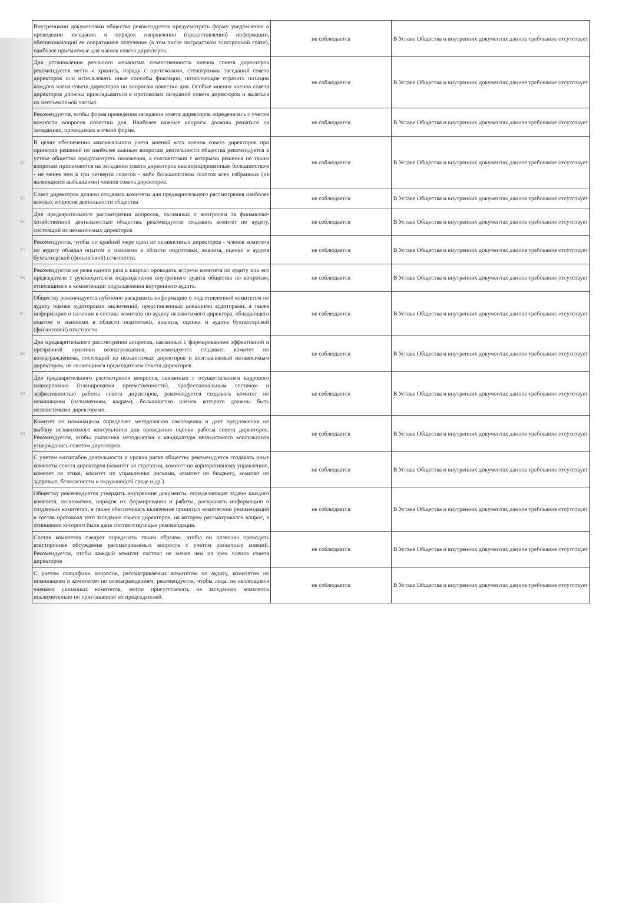| | Внутренними документами общества рекомендуется предусмотреть форму уведомления о проведении заседания и порядок направления (предоставления) информации, обеспечивающий ее оперативное получение (в том числе посредством электронной связи), наиболее приемлемые для членов совета директоров. | не соблюдается | В Уставе Общества и внутренних документах данное требование отсутствует |
| | Для установления реального механизма ответственности членов совета директоров рекомендуется вести и хранить, наряду с протоколами, стенограммы заседаний совета директоров или использовать иные способы фиксации, позволяющие отразить позиции каждого члена совета директоров по вопросам повестки дня. Особые мнения членов совета директоров должны прикладываться к протоколам заседаний совета директоров и являться их неотъемлемой частью | не соблюдается | В Уставе Общества и внутренних документах данное требование отсутствует |
| | Рекомендуется, чтобы форма проведения заседания совета директоров определялась с учетом важности вопросов повестки дня. Наиболее важные вопросы должны решаться на заседаниях, проводимых в очной форме. | не соблюдается | В Уставе Общества и внутренних документах данное требование отсутствует |
| 82 | В целях обеспечения максимального учета мнений всех членов совета директоров при принятии решений по наиболее важным вопросам деятельности общества рекомендуется в уставе общества предусмотреть положения, в соответствии с которыми решения по таким вопросам принимаются на заседании совета директоров квалифицированным большинством - не менее чем в три четверти голосов - либо большинством голосов всех избранных (не являющихся выбывшими) членов совета директоров. | не соблюдается | В Уставе Общества и внутренних документах данное требование отсутствует |
| 83 | Совет директоров должен создавать комитеты для предварительного рассмотрения наиболее важных вопросов деятельности общества | не соблюдается | В Уставе Общества и внутренних документах данное требование отсутствует |
| 84 | Для предварительного рассмотрения вопросов, связанных с контролем за финансово-хозяйственной деятельностью общества, рекомендуется создавать комитет по аудиту, состоящий из независимых директоров | не соблюдается | В Уставе Общества и внутренних документах данное требование отсутствует |
| 85 | Рекомендуется, чтобы по крайней мере один из независимых директоров - членов комитета по аудиту обладал опытом и знаниями в области подготовки, анализа, оценки и аудита бухгалтерской (финансовой) отчетности. | не соблюдается | В Уставе Общества и внутренних документах данное требование отсутствует |
| 86 | Рекомендуется не реже одного раза в квартал проводить встречи комитета по аудиту или его председателя с руководителем подразделения внутреннего аудита общества по вопросам, относящимся к компетенции подразделения внутреннего аудита. | не соблюдается | В Уставе Общества и внутренних документах данное требование отсутствует |
| 87 | Обществу рекомендуется публично раскрывать информацию о подготовленной комитетом по аудиту оценке аудиторских заключений, представленных внешними аудиторами, а также информацию о наличии в составе комитета по аудиту независимого директора, обладающего опытом и знаниями в области подготовки, анализа, оценки и аудита бухгалтерской (финансовой) отчетности. | не соблюдается | В Уставе Общества и внутренних документах данное требование отсутствует |
| 88 | Для предварительного рассмотрения вопросов, связанных с формированием эффективной и прозрачной практики вознаграждения, рекомендуется создавать комитет по вознаграждениям, состоящий из независимых директоров и возглавляемый независимым директором, не являющимся председателем совета директоров. | не соблюдается | В Уставе Общества и внутренних документах данное требование отсутствует |
| 89 | Для предварительного рассмотрения вопросов, связанных с осуществлением кадрового планирования (планирования преемственности), профессиональным составом и эффективностью работы совета директоров, рекомендуется создавать комитет по номинациям (назначениям, кадрам), большинство членов которого должны быть независимыми директорами. | не соблюдается | В Уставе Общества и внутренних документах данное требование отсутствует |
| 90 | Комитет по номинациям определяет методологию самооценки и дает предложения по выбору независимого консультанта для проведения оценки работы совета директоров. Рекомендуется, чтобы указанная методология и кандидатура независимого консультанта утверждались советом директоров. | не соблюдается | В Уставе Общества и внутренних документах данное требование отсутствует |
| | С учетом масштабов деятельности и уровня риска обществу рекомендуется создавать иные комитеты совета директоров (комитет по стратегии, комитет по корпоративному управлению, комитет по этике, комитет по управлению рисками, комитет по бюджету, комитет по здоровью, безопасности и окружающей среде и др.). | не соблюдается | В Уставе Общества и внутренних документах данное требование отсутствует |
| | Обществу рекомендуется утвердить внутренние документы, определяющие задачи каждого комитета, полномочия, порядок их формирования и работы, раскрывать информацию о созданных комитетах, а также обеспечивать включение принятых комитетами рекомендаций в состав протокола того заседания совета директоров, на котором рассматривался вопрос, в отношении которого была дана соответствующая рекомендация. | не соблюдается | В Уставе Общества и внутренних документах данное требование отсутствует |
| | Состав комитетов следует определять таким образом, чтобы он позволял проводить всестороннее обсуждение рассматриваемых вопросов с учетом различных мнений. Рекомендуется, чтобы каждый комитет состоял не менее чем из трех членов совета директоров | не соблюдается | В Уставе Общества и внутренних документах данное требование отсутствует |
| | С учетом специфики вопросов, рассматриваемых комитетом по аудиту, комитетом по номинациям и комитетом по вознаграждениям, рекомендуется, чтобы лица, не являющиеся членами указанных комитетов, могли присутствовать на заседаниях комитетов исключительно по приглашению их председателей. | не соблюдается | В Уставе Общества и внутренних документах данное требование отсутствует |